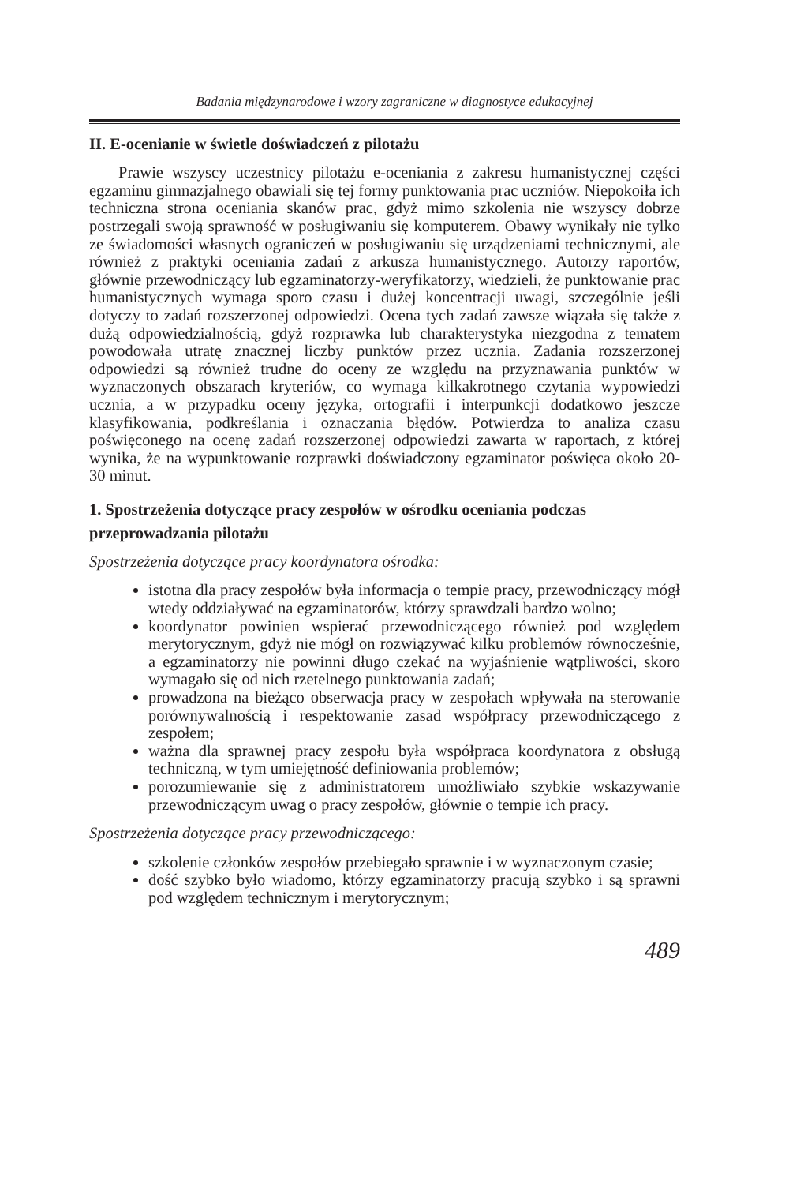Badania międzynarodowe i wzory zagraniczne w diagnostyce edukacyjnej
II. E-ocenianie w świetle doświadczeń z pilotażu
Prawie wszyscy uczestnicy pilotażu e-oceniania z zakresu humanistycznej części egzaminu gimnazjalnego obawiali się tej formy punktowania prac uczniów. Niepokoiła ich techniczna strona oceniania skanów prac, gdyż mimo szkolenia nie wszyscy dobrze postrzegali swoją sprawność w posługiwaniu się komputerem. Obawy wynikały nie tylko ze świadomości własnych ograniczeń w posługiwaniu się urządzeniami technicznymi, ale również z praktyki oceniania zadań z arkusza humanistycznego. Autorzy raportów, głównie przewodniczący lub egzaminatorzy-weryfikatorzy, wiedzieli, że punktowanie prac humanistycznych wymaga sporo czasu i dużej koncentracji uwagi, szczególnie jeśli dotyczy to zadań rozszerzonej odpowiedzi. Ocena tych zadań zawsze wiązała się także z dużą odpowiedzialnością, gdyż rozprawka lub charakterystyka niezgodna z tematem powodowała utratę znacznej liczby punktów przez ucznia. Zadania rozszerzonej odpowiedzi są również trudne do oceny ze względu na przyznawania punktów w wyznaczonych obszarach kryteriów, co wymaga kilkakrotnego czytania wypowiedzi ucznia, a w przypadku oceny języka, ortografii i interpunkcji dodatkowo jeszcze klasyfikowania, podkreślania i oznaczania błędów. Potwierdza to analiza czasu poświęconego na ocenę zadań rozszerzonej odpowiedzi zawarta w raportach, z której wynika, że na wypunktowanie rozprawki doświadczony egzaminator poświęca około 20-30 minut.
1. Spostrzeżenia dotyczące pracy zespołów w ośrodku oceniania podczas przeprowadzania pilotażu
Spostrzeżenia dotyczące pracy koordynatora ośrodka:
istotna dla pracy zespołów była informacja o tempie pracy, przewodniczący mógł wtedy oddziaływać na egzaminatorów, którzy sprawdzali bardzo wolno;
koordynator powinien wspierać przewodniczącego również pod względem merytorycznym, gdyż nie mógł on rozwiązywać kilku problemów równocześnie, a egzaminatorzy nie powinni długo czekać na wyjaśnienie wątpliwości, skoro wymagało się od nich rzetelnego punktowania zadań;
prowadzona na bieżąco obserwacja pracy w zespołach wpływała na sterowanie porównywalnością i respektowanie zasad współpracy przewodniczącego z zespołem;
ważna dla sprawnej pracy zespołu była współpraca koordynatora z obsługą techniczną, w tym umiejętność definiowania problemów;
porozumiewanie się z administratorem umożliwiało szybkie wskazywanie przewodniczącym uwag o pracy zespołów, głównie o tempie ich pracy.
Spostrzeżenia dotyczące pracy przewodniczącego:
szkolenie członków zespołów przebiegało sprawnie i w wyznaczonym czasie;
dość szybko było wiadomo, którzy egzaminatorzy pracują szybko i są sprawni pod względem technicznym i merytorycznym;
489